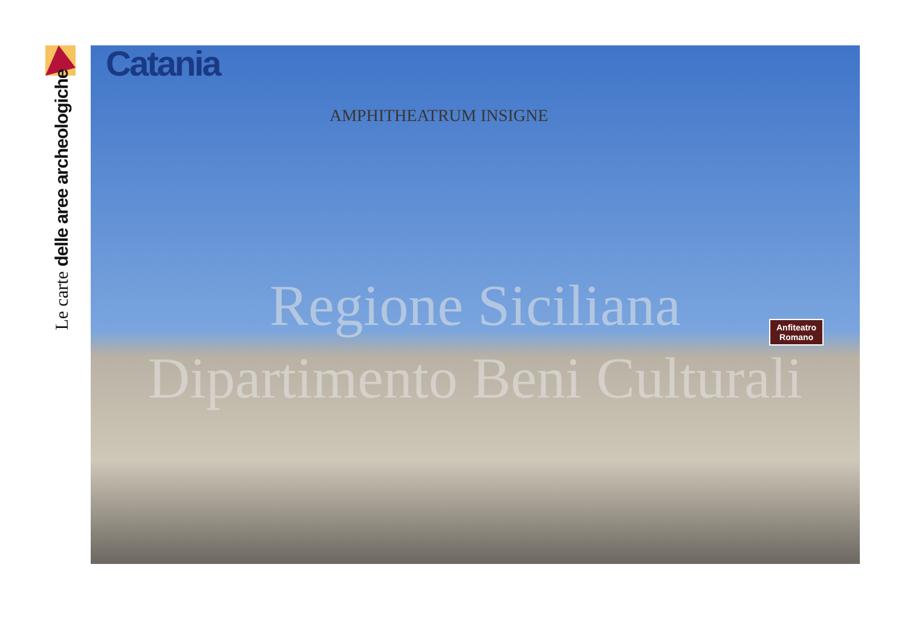Le carte delle aree archeologiche
Catania
AMPHITHEATRUM INSIGNE
Regione Siciliana
Dipartimento Beni Culturali
Anfiteatro
Romano